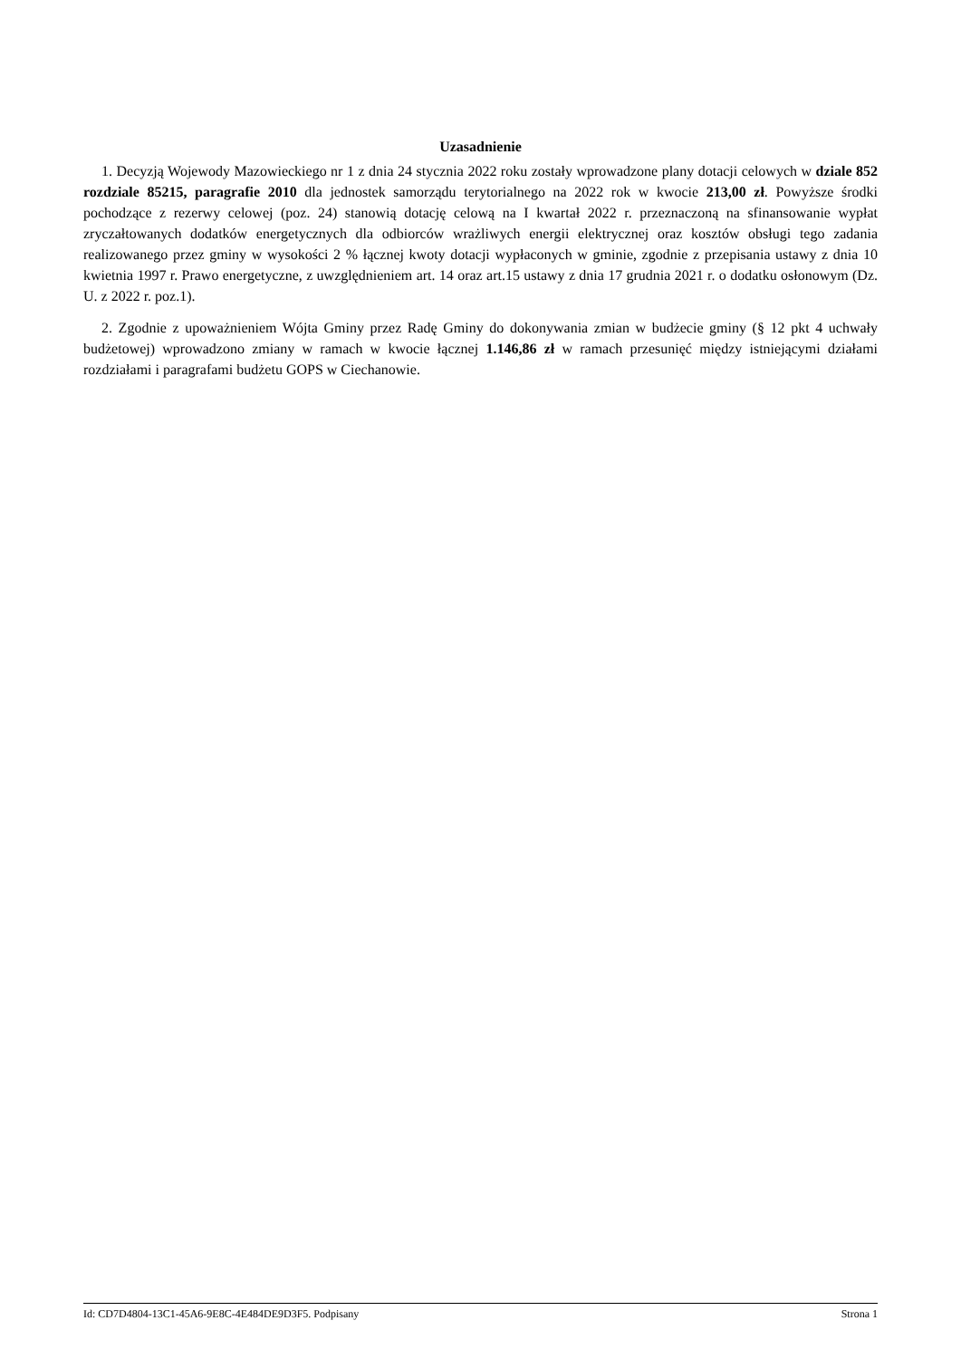Uzasadnienie
1. Decyzją Wojewody Mazowieckiego nr 1 z dnia 24 stycznia 2022 roku zostały wprowadzone plany dotacji celowych w dziale 852 rozdziale 85215, paragrafie 2010 dla jednostek samorządu terytorialnego na 2022 rok w kwocie 213,00 zł. Powyższe środki pochodzące z rezerwy celowej (poz. 24) stanowią dotację celową na I kwartał 2022 r. przeznaczoną na sfinansowanie wypłat zryczałtowanych dodatków energetycznych dla odbiorców wrażliwych energii elektrycznej oraz kosztów obsługi tego zadania realizowanego przez gminy w wysokości 2 % łącznej kwoty dotacji wypłaconych w gminie, zgodnie z przepisania ustawy z dnia 10 kwietnia 1997 r. Prawo energetyczne, z uwzględnieniem art. 14 oraz art.15 ustawy z dnia 17 grudnia 2021 r. o dodatku osłonowym (Dz. U. z 2022 r. poz.1).
2. Zgodnie z upoważnieniem Wójta Gminy przez Radę Gminy do dokonywania zmian w budżecie gminy (§ 12 pkt 4 uchwały budżetowej) wprowadzono zmiany w ramach w kwocie łącznej 1.146,86 zł w ramach przesunięć między istniejącymi działami rozdziałami i paragrafami budżetu GOPS w Ciechanowie.
Id: CD7D4804-13C1-45A6-9E8C-4E484DE9D3F5. Podpisany Strona 1